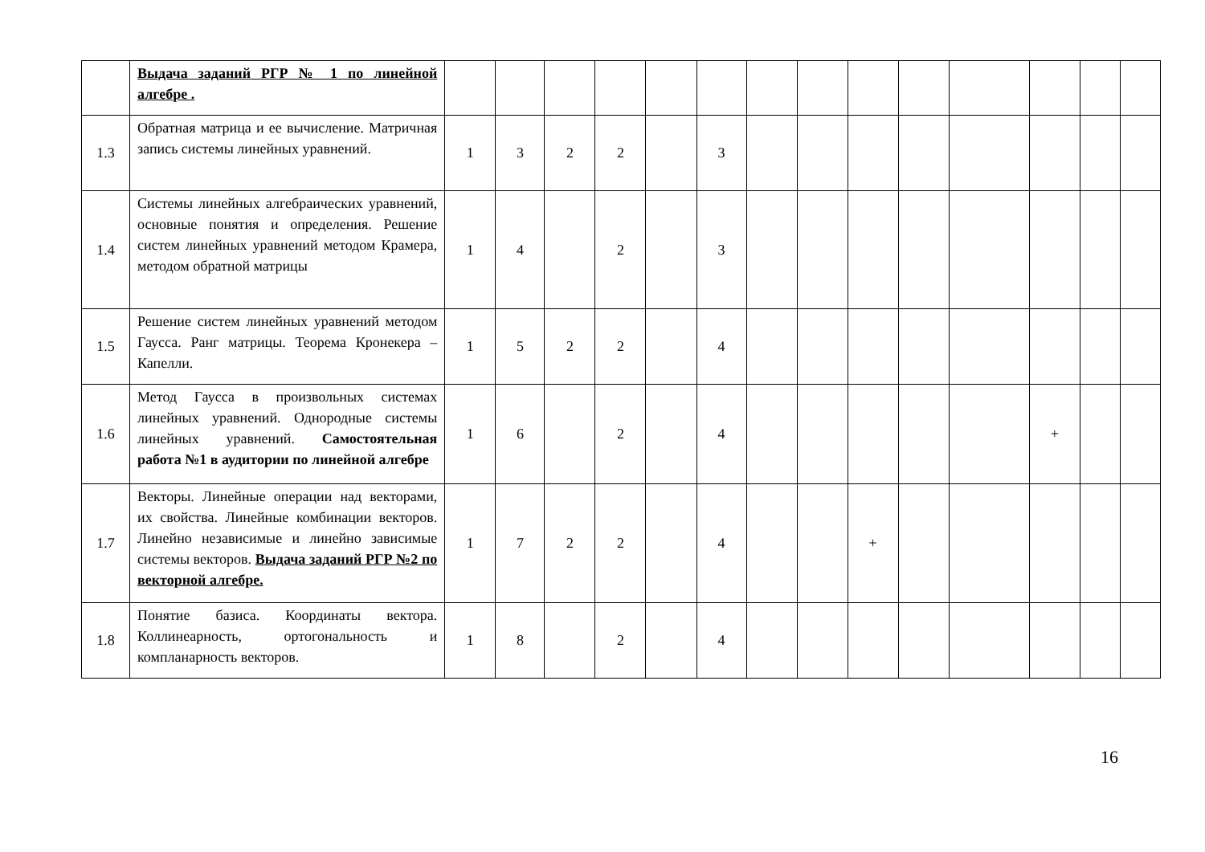| | Выдача заданий РГР № 1 по линейной алгебре . | | | | | | | | | | | | | | |
| 1.3 | Обратная матрица и ее вычисление. Матричная запись системы линейных уравнений. | 1 | 3 | 2 | 2 | | 3 | | | | | | | | |
| 1.4 | Системы линейных алгебраических уравнений, основные понятия и определения. Решение систем линейных уравнений методом Крамера, методом обратной матрицы | 1 | 4 | | 2 | | 3 | | | | | | | | |
| 1.5 | Решение систем линейных уравнений методом Гаусса. Ранг матрицы. Теорема Кронекера – Капелли. | 1 | 5 | 2 | 2 | | 4 | | | | | | | | |
| 1.6 | Метод Гаусса в произвольных системах линейных уравнений. Однородные системы линейных уравнений. Самостоятельная работа №1 в аудитории по линейной алгебре | 1 | 6 | | 2 | | 4 | | | | | | + | | |
| 1.7 | Векторы. Линейные операции над векторами, их свойства. Линейные комбинации векторов. Линейно независимые и линейно зависимые системы векторов. Выдача заданий РГР №2 по векторной алгебре. | 1 | 7 | 2 | 2 | | 4 | | | + | | | | | |
| 1.8 | Понятие базиса. Координаты вектора. Коллинеарность, ортогональность и компланарность векторов. | 1 | 8 | | 2 | | 4 | | | | | | | | |
16